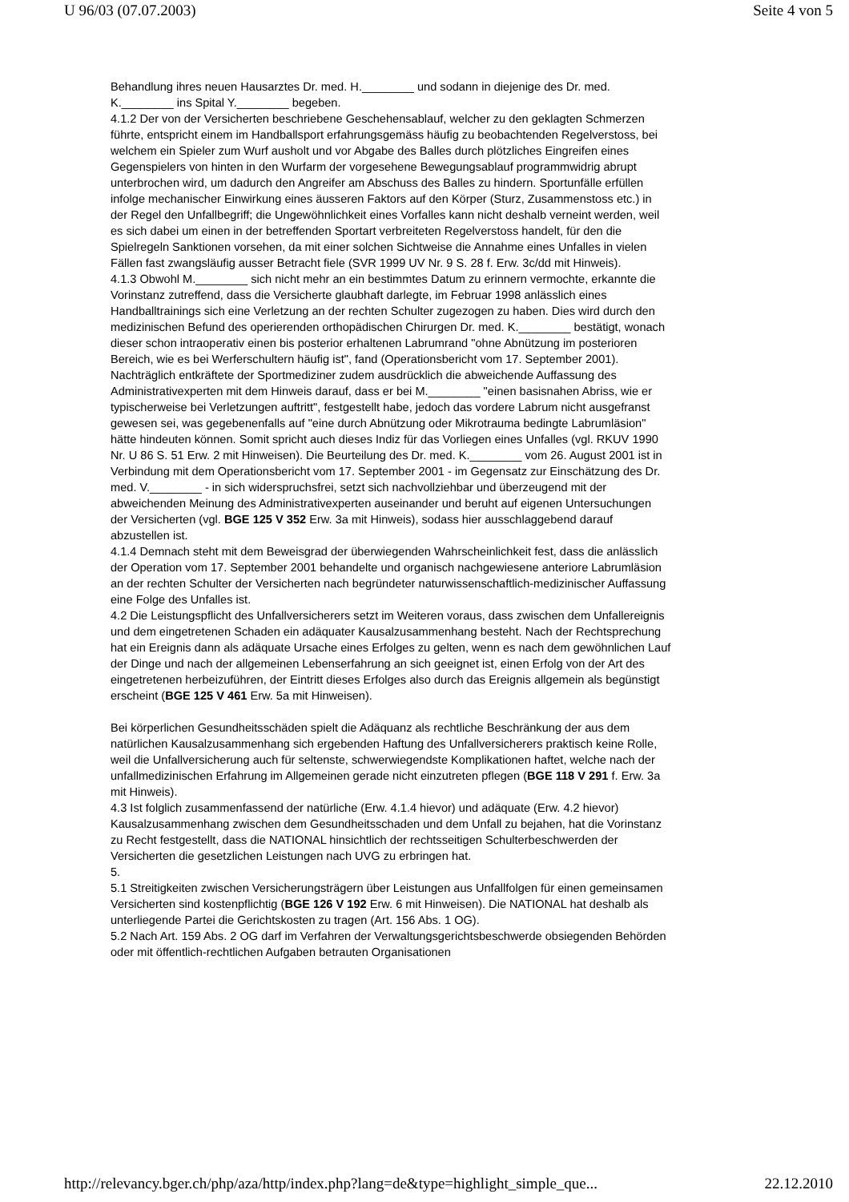U 96/03 (07.07.2003) Seite 4 von 5
Behandlung ihres neuen Hausarztes Dr. med. H.________ und sodann in diejenige des Dr. med. K.________ ins Spital Y.________ begeben.
4.1.2 Der von der Versicherten beschriebene Geschehensablauf, welcher zu den geklagten Schmerzen führte, entspricht einem im Handballsport erfahrungsgemäss häufig zu beobachtenden Regelverstoss, bei welchem ein Spieler zum Wurf ausholt und vor Abgabe des Balles durch plötzliches Eingreifen eines Gegenspielers von hinten in den Wurfarm der vorgesehene Bewegungsablauf programmwidrig abrupt unterbrochen wird, um dadurch den Angreifer am Abschuss des Balles zu hindern. Sportunfälle erfüllen infolge mechanischer Einwirkung eines äusseren Faktors auf den Körper (Sturz, Zusammenstoss etc.) in der Regel den Unfallbegriff; die Ungewöhnlichkeit eines Vorfalles kann nicht deshalb verneint werden, weil es sich dabei um einen in der betreffenden Sportart verbreiteten Regelverstoss handelt, für den die Spielregeln Sanktionen vorsehen, da mit einer solchen Sichtweise die Annahme eines Unfalles in vielen Fällen fast zwangsläufig ausser Betracht fiele (SVR 1999 UV Nr. 9 S. 28 f. Erw. 3c/dd mit Hinweis).
4.1.3 Obwohl M.________ sich nicht mehr an ein bestimmtes Datum zu erinnern vermochte, erkannte die Vorinstanz zutreffend, dass die Versicherte glaubhaft darlegte, im Februar 1998 anlässlich eines Handballtrainings sich eine Verletzung an der rechten Schulter zugezogen zu haben. Dies wird durch den medizinischen Befund des operierenden orthopädischen Chirurgen Dr. med. K.________ bestätigt, wonach dieser schon intraoperativ einen bis posterior erhaltenen Labrumrand "ohne Abnützung im posterioren Bereich, wie es bei Werferschultern häufig ist", fand (Operationsbericht vom 17. September 2001). Nachträglich entkräftete der Sportmediziner zudem ausdrücklich die abweichende Auffassung des Administrativexperten mit dem Hinweis darauf, dass er bei M.________ "einen basisnahen Abriss, wie er typischerweise bei Verletzungen auftritt", festgestellt habe, jedoch das vordere Labrum nicht ausgefranst gewesen sei, was gegebenenfalls auf "eine durch Abnützung oder Mikrotrauma bedingte Labrumläsion" hätte hindeuten können. Somit spricht auch dieses Indiz für das Vorliegen eines Unfalles (vgl. RKUV 1990 Nr. U 86 S. 51 Erw. 2 mit Hinweisen). Die Beurteilung des Dr. med. K.________ vom 26. August 2001 ist in Verbindung mit dem Operationsbericht vom 17. September 2001 - im Gegensatz zur Einschätzung des Dr. med. V.________ - in sich widerspruchsfrei, setzt sich nachvollziehbar und überzeugend mit der abweichenden Meinung des Administrativexperten auseinander und beruht auf eigenen Untersuchungen der Versicherten (vgl. BGE 125 V 352 Erw. 3a mit Hinweis), sodass hier ausschlaggebend darauf abzustellen ist.
4.1.4 Demnach steht mit dem Beweisgrad der überwiegenden Wahrscheinlichkeit fest, dass die anlässlich der Operation vom 17. September 2001 behandelte und organisch nachgewiesene anteriore Labrumläsion an der rechten Schulter der Versicherten nach begründeter naturwissenschaftlich-medizinischer Auffassung eine Folge des Unfalles ist.
4.2 Die Leistungspflicht des Unfallversicherers setzt im Weiteren voraus, dass zwischen dem Unfallereignis und dem eingetretenen Schaden ein adäquater Kausalzusammenhang besteht. Nach der Rechtsprechung hat ein Ereignis dann als adäquate Ursache eines Erfolges zu gelten, wenn es nach dem gewöhnlichen Lauf der Dinge und nach der allgemeinen Lebenserfahrung an sich geeignet ist, einen Erfolg von der Art des eingetretenen herbeizuführen, der Eintritt dieses Erfolges also durch das Ereignis allgemein als begünstigt erscheint (BGE 125 V 461 Erw. 5a mit Hinweisen).
Bei körperlichen Gesundheitsschäden spielt die Adäquanz als rechtliche Beschränkung der aus dem natürlichen Kausalzusammenhang sich ergebenden Haftung des Unfallversicherers praktisch keine Rolle, weil die Unfallversicherung auch für seltenste, schwerwiegendste Komplikationen haftet, welche nach der unfallmedizinischen Erfahrung im Allgemeinen gerade nicht einzutreten pflegen (BGE 118 V 291 f. Erw. 3a mit Hinweis).
4.3 Ist folglich zusammenfassend der natürliche (Erw. 4.1.4 hievor) und adäquate (Erw. 4.2 hievor) Kausalzusammenhang zwischen dem Gesundheitsschaden und dem Unfall zu bejahen, hat die Vorinstanz zu Recht festgestellt, dass die NATIONAL hinsichtlich der rechtsseitigen Schulterbeschwerden der Versicherten die gesetzlichen Leistungen nach UVG zu erbringen hat.
5.
5.1 Streitigkeiten zwischen Versicherungsträgern über Leistungen aus Unfallfolgen für einen gemeinsamen Versicherten sind kostenpflichtig (BGE 126 V 192 Erw. 6 mit Hinweisen). Die NATIONAL hat deshalb als unterliegende Partei die Gerichtskosten zu tragen (Art. 156 Abs. 1 OG).
5.2 Nach Art. 159 Abs. 2 OG darf im Verfahren der Verwaltungsgerichtsbeschwerde obsiegenden Behörden oder mit öffentlich-rechtlichen Aufgaben betrauten Organisationen
http://relevancy.bger.ch/php/aza/http/index.php?lang=de&type=highlight_simple_que... 22.12.2010